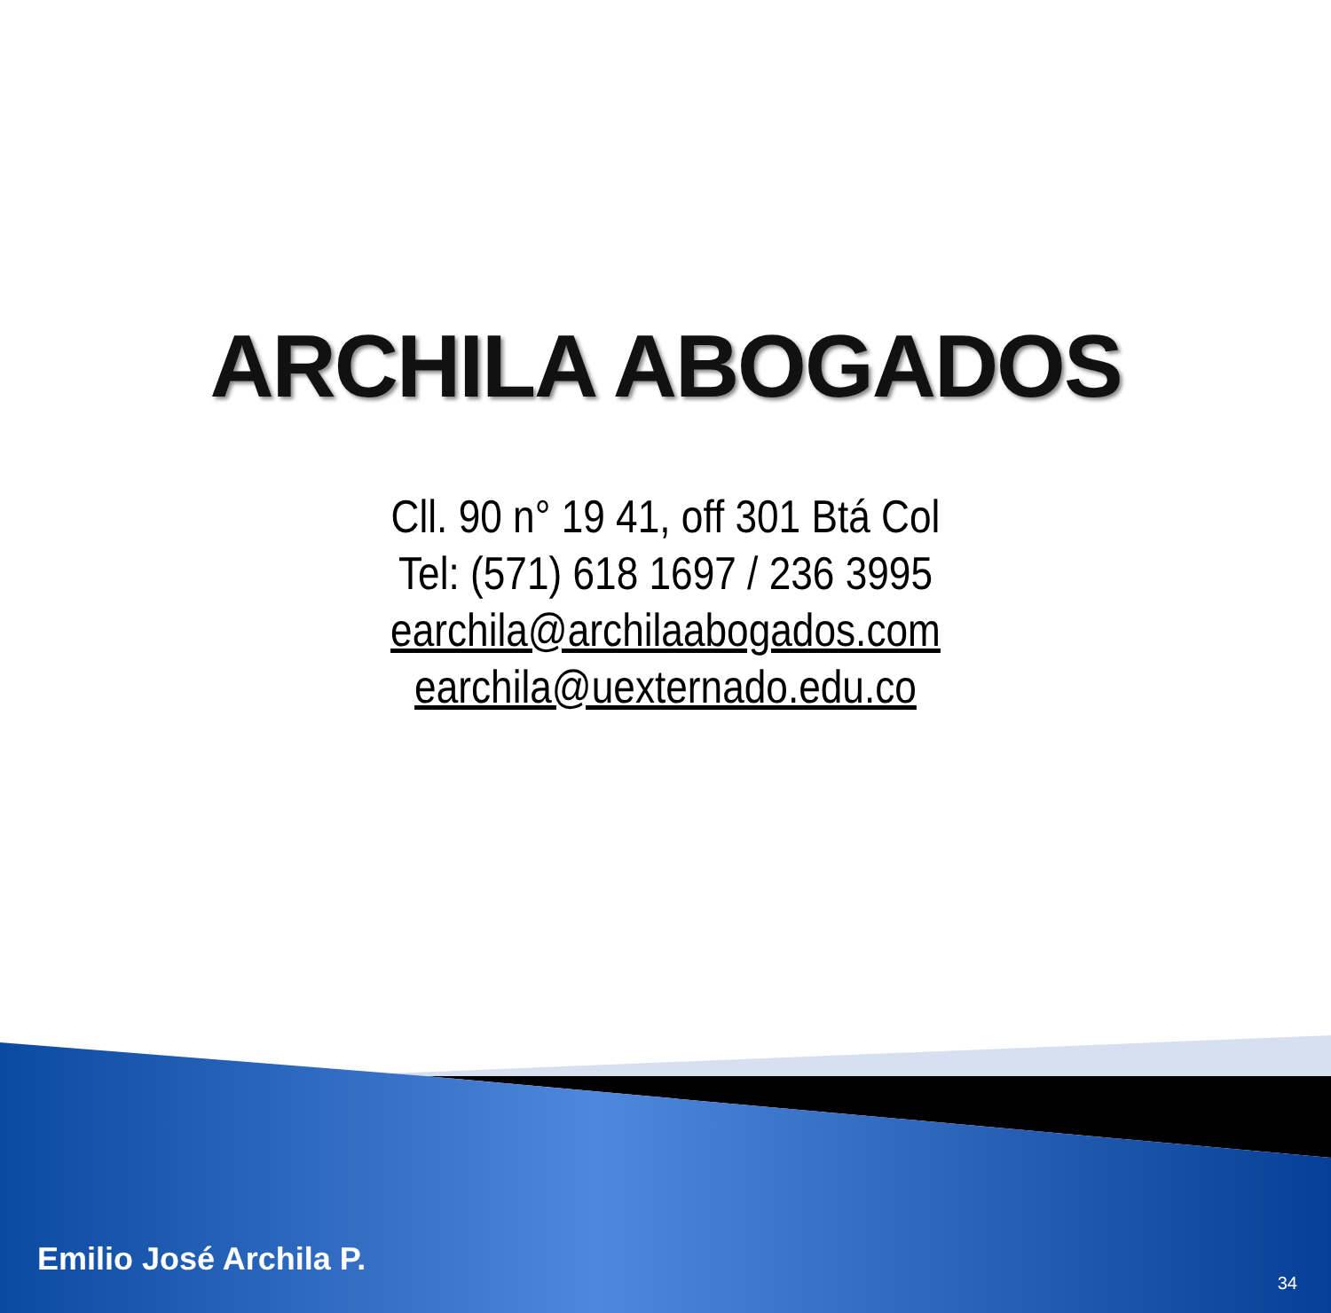ARCHILA ABOGADOS
Cll. 90 n° 19 41, off 301 Btá Col
Tel: (571) 618 1697 / 236 3995
earchila@archilaabogados.com
earchila@uexternado.edu.co
Emilio José Archila P. 34